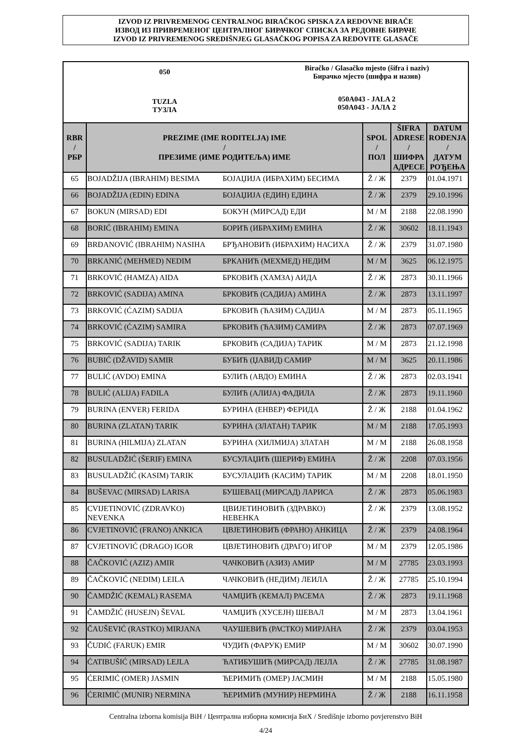IZVOD IZ PRIVREMENOG CENTRALNOG BIRAČKOG SPISKA ZA REDOVNE BIRAČE
ИЗВОД ИЗ ПРИВРЕМЕНОГ ЦЕНТРАЛНОГ БИРАЧКОГ СПИСКА ЗА РЕДОВНЕ БИРАЧЕ
IZVOD IZ PRIVREMENOG SREDIŠNJEG GLASAČKOG POPISA ZA REDOVITE GLASAČE
050
TUZLA
ТУЗЛА
Biračko / Glasačko mjesto (šifra i naziv)
Бирачко мјесто (шифра и назив)
050A043 - JALA 2
050A043 - ЈАЛА 2
| RBR / РБР | PREZIME (IME RODITELJA) IME / ПРЕЗИМЕ (ИМЕ РОДИТЕЉА) ИМЕ | | SPOL / ПОЛ | ŠIFRA ADRESE / ШИФРА АДРЕСЕ | DATUM ROĐENJA / ДАТУМ РОЂЕЊА |
| --- | --- | --- | --- | --- | --- |
| 65 | BOJADŽIJA (IBRAHIM) BESIMA | БОЈАЏИЈА (ИБРАХИМ) БЕСИМА | Ž / Ж | 2379 | 01.04.1971 |
| 66 | BOJADŽIJA (EDIN) EDINA | БОЈАЏИЈА (ЕДИН) ЕДИНА | Ž / Ж | 2379 | 29.10.1996 |
| 67 | BOKUN (MIRSAD) EDI | БОКУН (МИРСАД) ЕДИ | M / М | 2188 | 22.08.1990 |
| 68 | BORIĆ (IBRAHIM) EMINA | БОРИЋ (ИБРАХИМ) ЕМИНА | Ž / Ж | 30602 | 18.11.1943 |
| 69 | BRĐANOVIĆ (IBRAHIM) NASIHA | БРЂАНОВИЋ (ИБРАХИМ) НАСИХА | Ž / Ж | 2379 | 31.07.1980 |
| 70 | BRKANIĆ (MEHMED) NEDIM | БРКАНИЋ (МЕХМЕД) НЕДИМ | M / М | 3625 | 06.12.1975 |
| 71 | BRKOVIĆ (HAMZA) AIDA | БРКОВИЋ (ХАМЗА) АИДА | Ž / Ж | 2873 | 30.11.1966 |
| 72 | BRKOVIĆ (SADIJA) AMINA | БРКОВИЋ (САДИЈА) АМИНА | Ž / Ж | 2873 | 13.11.1997 |
| 73 | BRKOVIĆ (ĆAZIM) SADIJA | БРКОВИЋ (ЋАЗИМ) САДИЈА | M / М | 2873 | 05.11.1965 |
| 74 | BRKOVIĆ (ĆAZIM) SAMIRA | БРКОВИЋ (ЋАЗИМ) САМИРА | Ž / Ж | 2873 | 07.07.1969 |
| 75 | BRKOVIĆ (SADIJA) TARIK | БРКОВИЋ (САДИЈА) ТАРИК | M / М | 2873 | 21.12.1998 |
| 76 | BUBIĆ (DŽAVID) SAMIR | БУБИЋ (ЏАВИД) САМИР | M / М | 3625 | 20.11.1986 |
| 77 | BULIĆ (AVDO) EMINA | БУЛИЋ (АВДО) ЕМИНА | Ž / Ж | 2873 | 02.03.1941 |
| 78 | BULIĆ (ALIJA) FADILA | БУЛИЋ (АЛИЈА) ФАДИЛА | Ž / Ж | 2873 | 19.11.1960 |
| 79 | BURINA (ENVER) FERIDA | БУРИНА (ЕНВЕР) ФЕРИДА | Ž / Ж | 2188 | 01.04.1962 |
| 80 | BURINA (ZLATAN) TARIK | БУРИНА (ЗЛАТАН) ТАРИК | M / М | 2188 | 17.05.1993 |
| 81 | BURINA (HILMIJA) ZLATAN | БУРИНА (ХИЛМИЈА) ЗЛАТАН | M / М | 2188 | 26.08.1958 |
| 82 | BUSULADŽIĆ (ŠERIF) EMINA | БУСУЛАЏИЋ (ШЕРИФ) ЕМИНА | Ž / Ж | 2208 | 07.03.1956 |
| 83 | BUSULADŽIĆ (KASIM) TARIK | БУСУЛАЏИЋ (КАСИМ) ТАРИК | M / М | 2208 | 18.01.1950 |
| 84 | BUŠEVAC (MIRSAD) LARISA | БУШЕВАЦ (МИРСАД) ЛАРИСА | Ž / Ж | 2873 | 05.06.1983 |
| 85 | CVIJETINOVIĆ (ZDRAVKO) NEVENKA | ЦВИЈЕТИНОВИЋ (ЗДРАВКО) НЕВЕНКА | Ž / Ж | 2379 | 13.08.1952 |
| 86 | CVJETINOVIĆ (FRANO) ANKICA | ЦВЈЕТИНОВИЋ (ФРАНО) АНКИЦА | Ž / Ж | 2379 | 24.08.1964 |
| 87 | CVJETINOVIĆ (DRAGO) IGOR | ЦВЈЕТИНОВИЋ (ДРАГО) ИГОР | M / М | 2379 | 12.05.1986 |
| 88 | ČAČKOVIĆ (AZIZ) AMIR | ЧАЧКОВИЋ (АЗИЗ) АМИР | M / М | 27785 | 23.03.1993 |
| 89 | ČAČKOVIĆ (NEDIM) LEILA | ЧАЧКОВИЋ (НЕДИМ) ЛЕИЛА | Ž / Ж | 27785 | 25.10.1994 |
| 90 | ČAMDŽIĆ (KEMAL) RASEMA | ЧАМЏИЋ (КЕМАЛ) РАСЕМА | Ž / Ж | 2873 | 19.11.1968 |
| 91 | ČAMDŽIĆ (HUSEJN) ŠEVAL | ЧАМЏИЋ (ХУСЕЈН) ШЕВАЛ | M / М | 2873 | 13.04.1961 |
| 92 | ČAUŠEVIĆ (RASTKO) MIRJANA | ЧАУШЕВИЋ (РАСТКО) МИРЈАНА | Ž / Ж | 2379 | 03.04.1953 |
| 93 | ČUDIĆ (FARUK) EMIR | ЧУДИЋ (ФАРУК) ЕМИР | M / М | 30602 | 30.07.1990 |
| 94 | ĆATIBUŠIĆ (MIRSAD) LEJLA | ЋАТИБУШИЋ (МИРСАД) ЛЕЈЛА | Ž / Ж | 27785 | 31.08.1987 |
| 95 | ĆERIMIĆ (OMER) JASMIN | ЋЕРИМИЋ (ОМЕР) ЈАСМИН | M / М | 2188 | 15.05.1980 |
| 96 | ĆERIMIĆ (MUNIR) NERMINA | ЋЕРИМИЋ (МУНИР) НЕРМИНА | Ž / Ж | 2188 | 16.11.1958 |
Centralna izborna komisija BiH / Централна изборна комисија БиХ / Središnje izborno povjerenstvo BiH
4/24